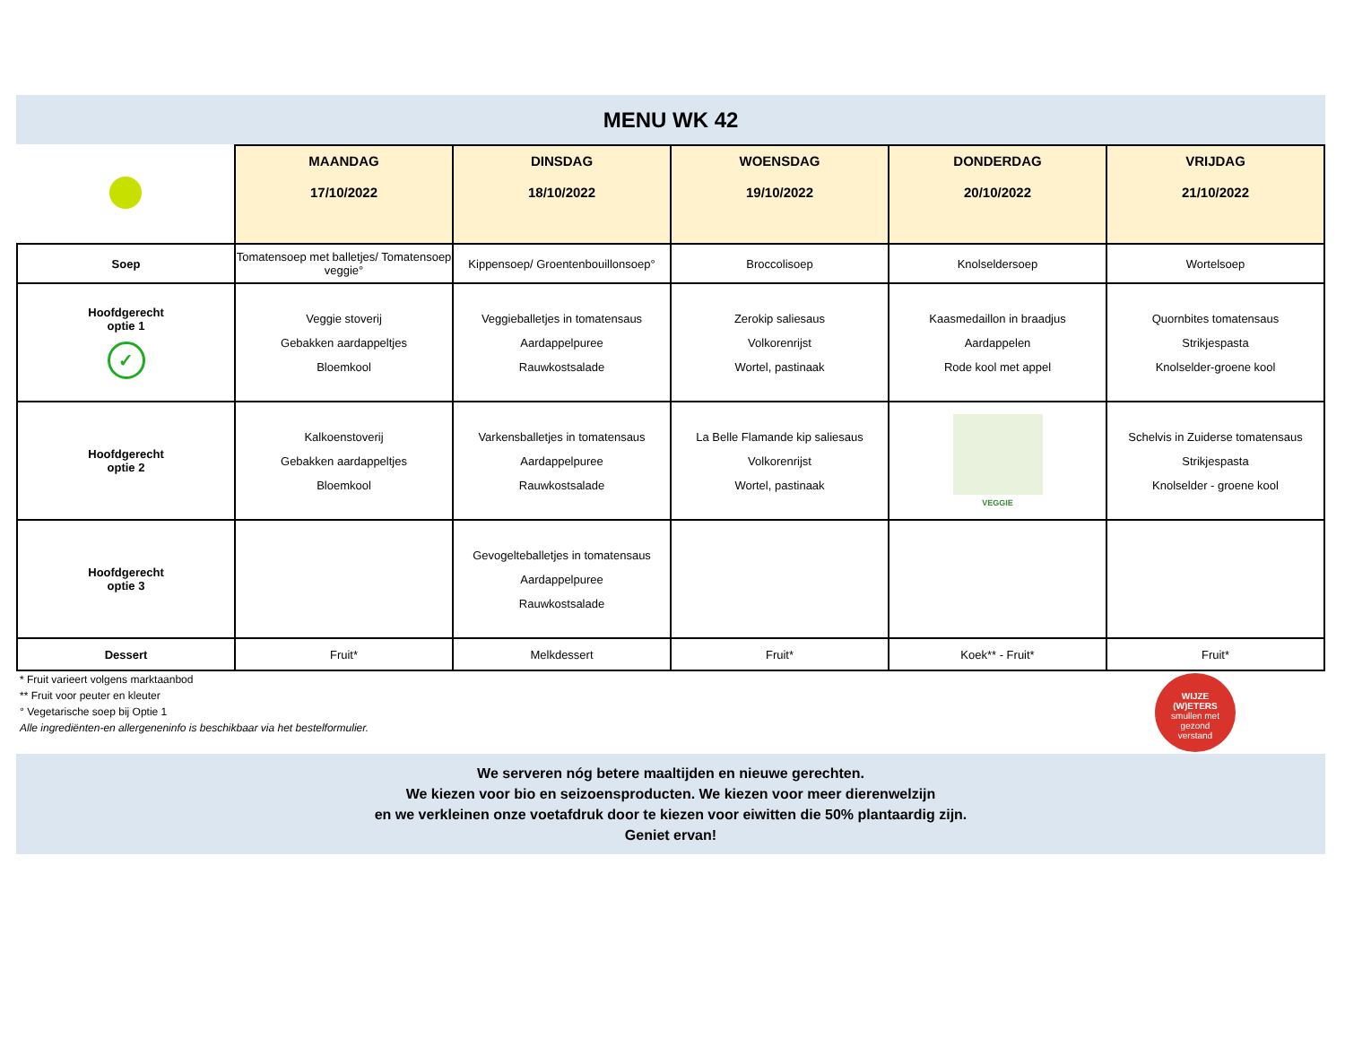MENU WK 42
| | MAANDAG 17/10/2022 | DINSDAG 18/10/2022 | WOENSDAG 19/10/2022 | DONDERDAG 20/10/2022 | VRIJDAG 21/10/2022 |
| Soep | Tomatensoep met balletjes/ Tomatensoep veggie° | Kippensoep/ Groentenbouillonsoep° | Broccolisoep | Knolseldersoep | Wortelsoep |
| Hoofdgerecht optie 1 ✓ | Veggie stoverij Gebakken aardappeltjes Bloemkool | Veggieballetjes in tomatensaus Aardappelpuree Rauwkostsalade | Zerokip saliesaus Volkorenrijst Wortel, pastinaak | Kaasmedaillon in braadjus Aardappelen Rode kool met appel | Quornbites tomatensaus Strikjespasta Knolselder-groene kool |
| Hoofdgerecht optie 2 | Kalkoenstoverij Gebakken aardappeltjes Bloemkool | Varkensballetjes in tomatensaus Aardappelpuree Rauwkostsalade | La Belle Flamande kip saliesaus Volkorenrijst Wortel, pastinaak | VEGGIE | Schelvis in Zuiderse tomatensaus Strikjespasta Knolselder - groene kool |
| Hoofdgerecht optie 3 | | Gevogelteballetjes in tomatensaus Aardappelpuree Rauwkostsalade | | | |
| Dessert | Fruit* | Melkdessert | Fruit* | Koek** - Fruit* | Fruit* |
* Fruit varieert volgens marktaanbod
** Fruit voor peuter en kleuter
° Vegetarische soep bij Optie 1
Alle ingrediënten-en allergeneninfo is beschikbaar via het bestelformulier.
WIJZE
(W)ETERS
smullen met
gezond
verstand
We serveren nóg betere maaltijden en nieuwe gerechten.
We kiezen voor bio en seizoensproducten. We kiezen voor meer dierenwelzijn
en we verkleinen onze voetafdruk door te kiezen voor eiwitten die 50% plantaardig zijn.
Geniet ervan!